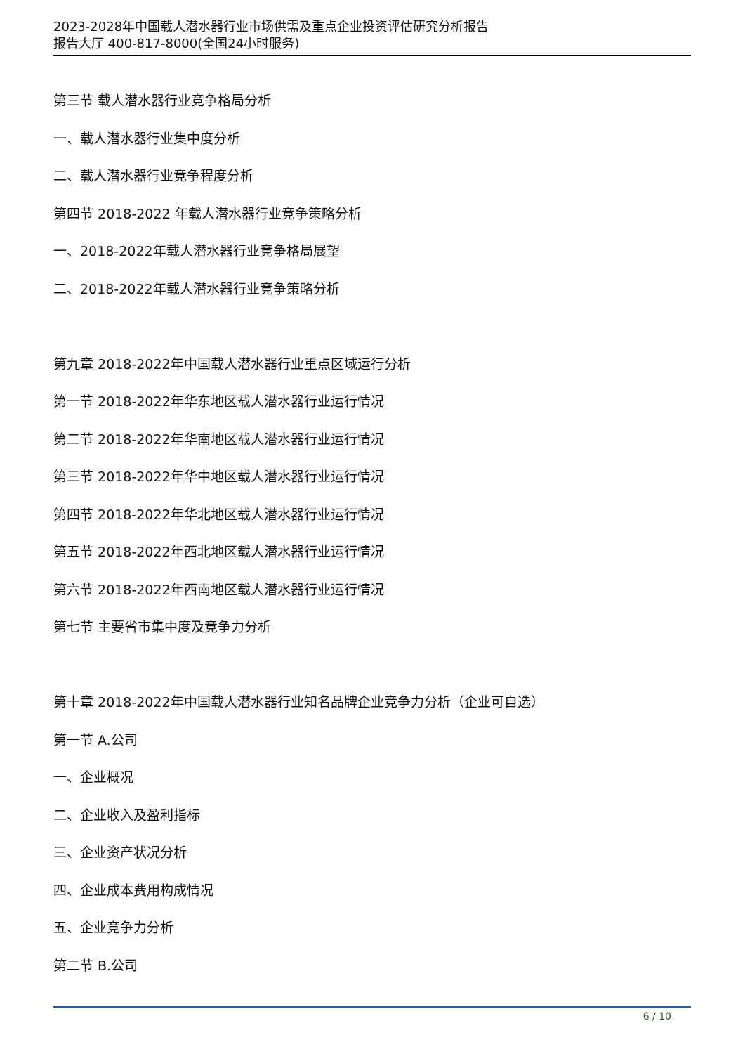2023-2028年中国载人潜水器行业市场供需及重点企业投资评估研究分析报告
报告大厅 400-817-8000(全国24小时服务)
第三节 载人潜水器行业竞争格局分析
一、载人潜水器行业集中度分析
二、载人潜水器行业竞争程度分析
第四节 2018-2022 年载人潜水器行业竞争策略分析
一、2018-2022年载人潜水器行业竞争格局展望
二、2018-2022年载人潜水器行业竞争策略分析
第九章 2018-2022年中国载人潜水器行业重点区域运行分析
第一节 2018-2022年华东地区载人潜水器行业运行情况
第二节 2018-2022年华南地区载人潜水器行业运行情况
第三节 2018-2022年华中地区载人潜水器行业运行情况
第四节 2018-2022年华北地区载人潜水器行业运行情况
第五节 2018-2022年西北地区载人潜水器行业运行情况
第六节 2018-2022年西南地区载人潜水器行业运行情况
第七节 主要省市集中度及竞争力分析
第十章 2018-2022年中国载人潜水器行业知名品牌企业竞争力分析（企业可自选）
第一节 A.公司
一、企业概况
二、企业收入及盈利指标
三、企业资产状况分析
四、企业成本费用构成情况
五、企业竞争力分析
第二节 B.公司
6 / 10